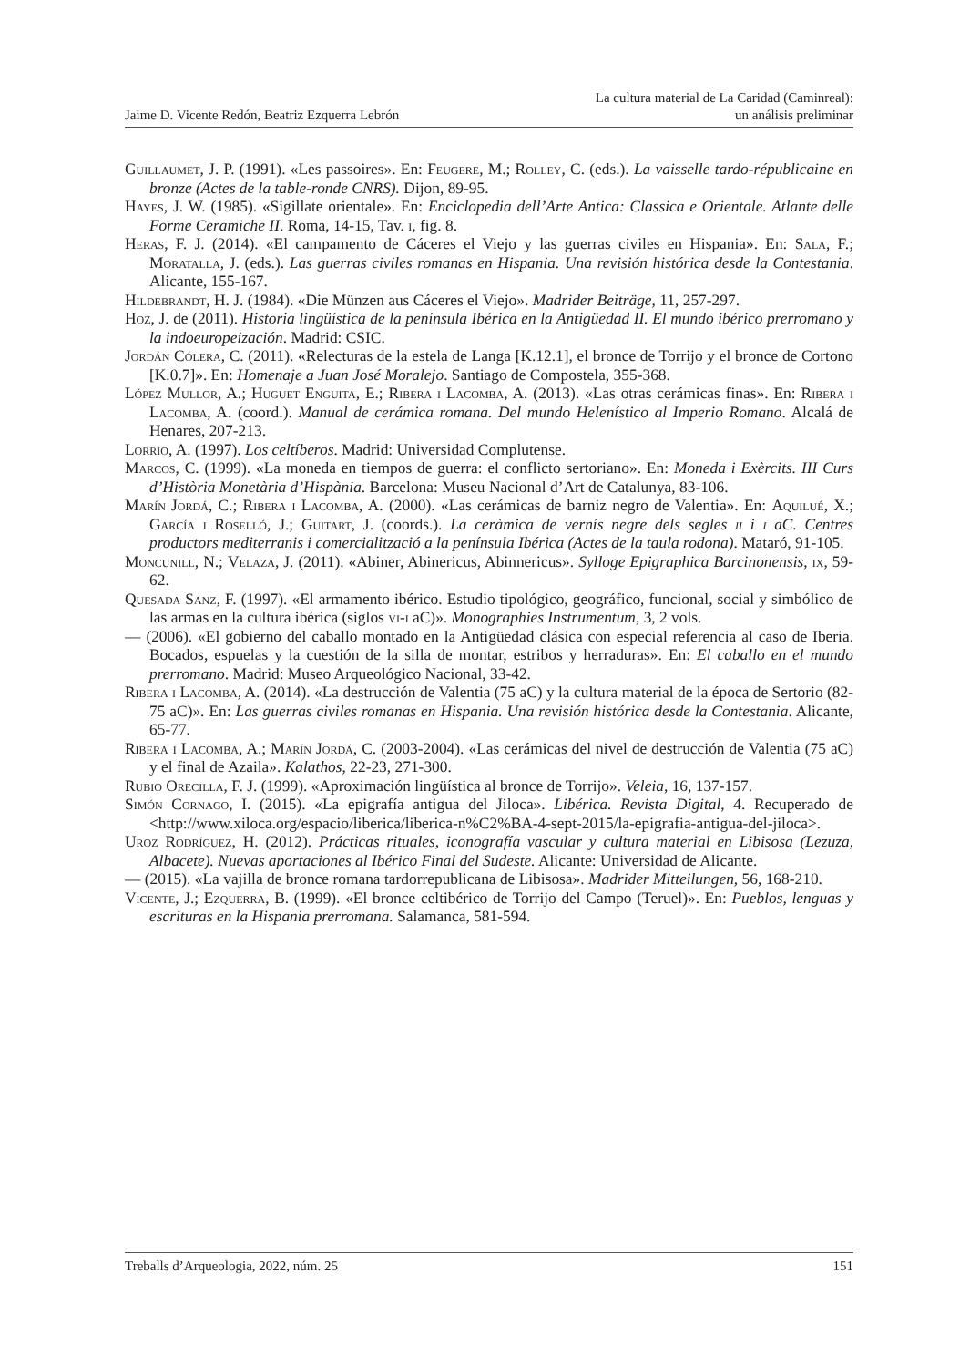Jaime D. Vicente Redón, Beatriz Ezquerra Lebrón
La cultura material de La Caridad (Caminreal):
un análisis preliminar
Guillaumet, J. P. (1991). «Les passoires». En: Feugere, M.; Rolley, C. (eds.). La vaisselle tardo-républicaine en bronze (Actes de la table-ronde CNRS). Dijon, 89-95.
Hayes, J. W. (1985). «Sigillate orientale». En: Enciclopedia dell’Arte Antica: Classica e Orientale. Atlante delle Forme Ceramiche II. Roma, 14-15, Tav. i, fig. 8.
Heras, F. J. (2014). «El campamento de Cáceres el Viejo y las guerras civiles en Hispania». En: Sala, F.; Moratalla, J. (eds.). Las guerras civiles romanas en Hispania. Una revisión histórica desde la Contestania. Alicante, 155-167.
Hildebrandt, H. J. (1984). «Die Münzen aus Cáceres el Viejo». Madrider Beiträge, 11, 257-297.
Hoz, J. de (2011). Historia lingüística de la península Ibérica en la Antigüedad II. El mundo ibérico prerromano y la indoeuropeización. Madrid: CSIC.
Jordán Cólera, C. (2011). «Relecturas de la estela de Langa [K.12.1], el bronce de Torrijo y el bronce de Cortono [K.0.7]». En: Homenaje a Juan José Moralejo. Santiago de Compostela, 355-368.
López Mullor, A.; Huguet Enguita, E.; Ribera i Lacomba, A. (2013). «Las otras cerámicas finas». En: Ribera i Lacomba, A. (coord.). Manual de cerámica romana. Del mundo Helenístico al Imperio Romano. Alcalá de Henares, 207-213.
Lorrio, A. (1997). Los celtíberos. Madrid: Universidad Complutense.
Marcos, C. (1999). «La moneda en tiempos de guerra: el conflicto sertoriano». En: Moneda i Exèrcits. III Curs d’Història Monetària d’Hispània. Barcelona: Museu Nacional d’Art de Catalunya, 83-106.
Marín Jordá, C.; Ribera i Lacomba, A. (2000). «Las cerámicas de barniz negro de Valentia». En: Aquilué, X.; García i Roselló, J.; Guitart, J. (coords.). La ceràmica de vernís negre dels segles ii i i aC. Centres productors mediterranis i comercialització a la península Ibérica (Actes de la taula rodona). Mataró, 91-105.
Moncunill, N.; Velaza, J. (2011). «Abiner, Abinericus, Abinnericus». Sylloge Epigraphica Barcinonensis, ix, 59-62.
Quesada Sanz, F. (1997). «El armamento ibérico. Estudio tipológico, geográfico, funcional, social y simbólico de las armas en la cultura ibérica (siglos vi-i aC)». Monographies Instrumentum, 3, 2 vols.
— (2006). «El gobierno del caballo montado en la Antigüedad clásica con especial referencia al caso de Iberia. Bocados, espuelas y la cuestión de la silla de montar, estribos y herraduras». En: El caballo en el mundo prerromano. Madrid: Museo Arqueológico Nacional, 33-42.
Ribera i Lacomba, A. (2014). «La destrucción de Valentia (75 aC) y la cultura material de la época de Sertorio (82-75 aC)». En: Las guerras civiles romanas en Hispania. Una revisión histórica desde la Contestania. Alicante, 65-77.
Ribera i Lacomba, A.; Marín Jordá, C. (2003-2004). «Las cerámicas del nivel de destrucción de Valentia (75 aC) y el final de Azaila». Kalathos, 22-23, 271-300.
Rubio Orecilla, F. J. (1999). «Aproximación lingüística al bronce de Torrijo». Veleia, 16, 137-157.
Simón Cornago, I. (2015). «La epigrafía antigua del Jiloca». Libérica. Revista Digital, 4. Recuperado de <http://www.xiloca.org/espacio/liberica/liberica-n%C2%BA-4-sept-2015/la-epigrafia-antigua-del-jiloca>.
Uroz Rodríguez, H. (2012). Prácticas rituales, iconografía vascular y cultura material en Libisosa (Lezuza, Albacete). Nuevas aportaciones al Ibérico Final del Sudeste. Alicante: Universidad de Alicante.
— (2015). «La vajilla de bronce romana tardorrepublicana de Libisosa». Madrider Mitteilungen, 56, 168-210.
Vicente, J.; Ezquerra, B. (1999). «El bronce celtibérico de Torrijo del Campo (Teruel)». En: Pueblos, lenguas y escrituras en la Hispania prerromana. Salamanca, 581-594.
Treballs d’Arqueologia, 2022, núm. 25 151